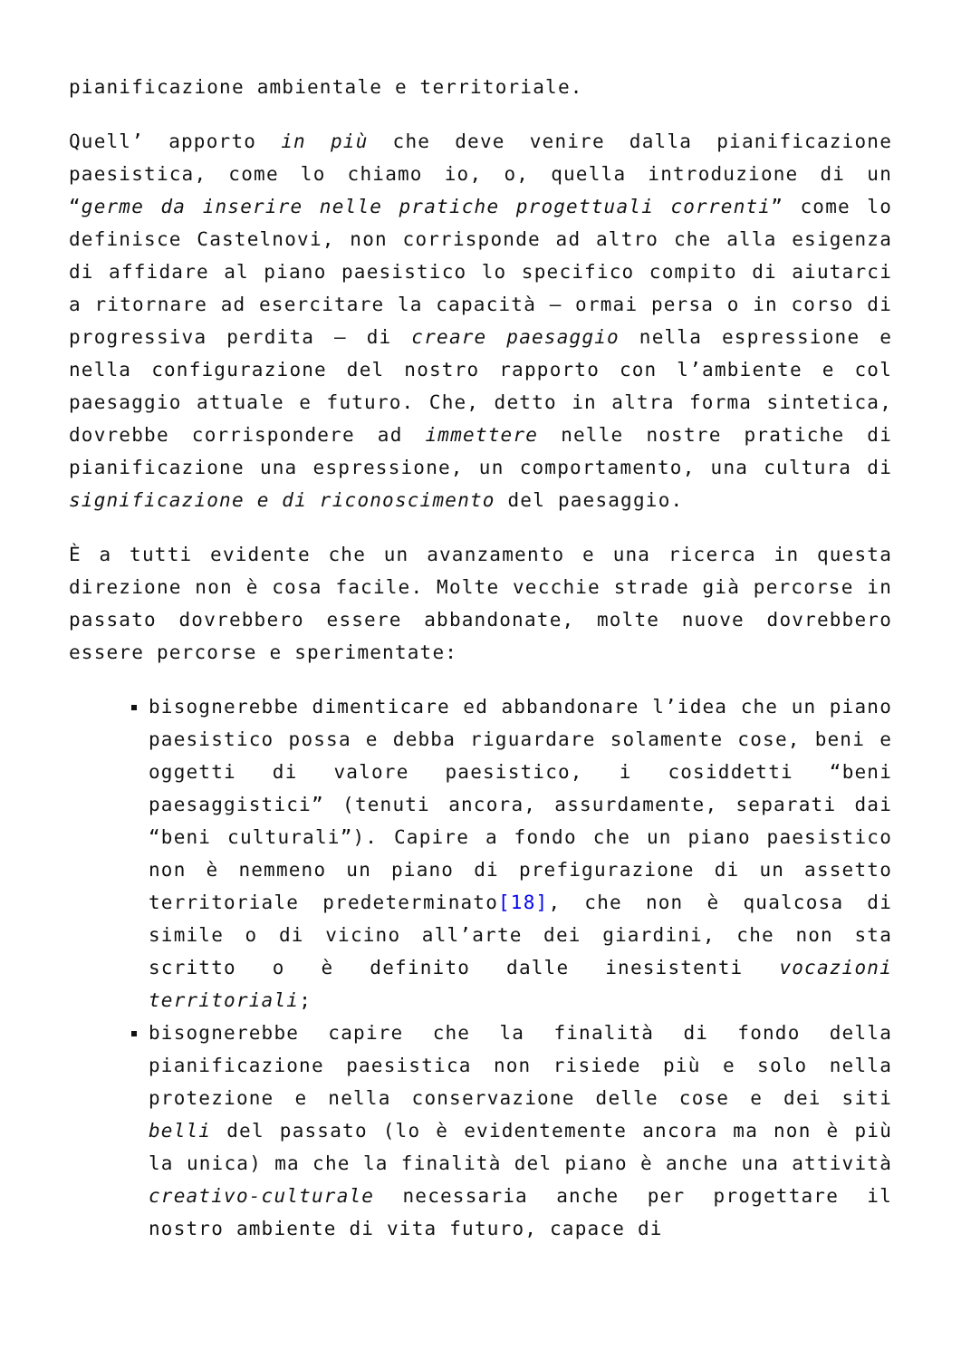pianificazione ambientale e territoriale.
Quell’ apporto in più che deve venire dalla pianificazione paesistica, come lo chiamo io, o, quella introduzione di un “germe da inserire nelle pratiche progettuali correnti” come lo definisce Castelnovi, non corrisponde ad altro che alla esigenza di affidare al piano paesistico lo specifico compito di aiutarci a ritornare ad esercitare la capacità – ormai persa o in corso di progressiva perdita – di creare paesaggio nella espressione e nella configurazione del nostro rapporto con l’ambiente e col paesaggio attuale e futuro. Che, detto in altra forma sintetica, dovrebbe corrispondere ad immettere nelle nostre pratiche di pianificazione una espressione, un comportamento, una cultura di significazione e di riconoscimento del paesaggio.
È a tutti evidente che un avanzamento e una ricerca in questa direzione non è cosa facile. Molte vecchie strade già percorse in passato dovrebbero essere abbandonate, molte nuove dovrebbero essere percorse e sperimentate:
bisognerebbe dimenticare ed abbandonare l’idea che un piano paesistico possa e debba riguardare solamente cose, beni e oggetti di valore paesistico, i cosiddetti “beni paesaggistici” (tenuti ancora, assurdamente, separati dai “beni culturali”). Capire a fondo che un piano paesistico non è nemmeno un piano di prefigurazione di un assetto territoriale predeterminato[18], che non è qualcosa di simile o di vicino all’arte dei giardini, che non sta scritto o è definito dalle inesistenti vocazioni territoriali;
bisognerebbe capire che la finalità di fondo della pianificazione paesistica non risiede più e solo nella protezione e nella conservazione delle cose e dei siti belli del passato (lo è evidentemente ancora ma non è più la unica) ma che la finalità del piano è anche una attività creativo-culturale necessaria anche per progettare il nostro ambiente di vita futuro, capace di